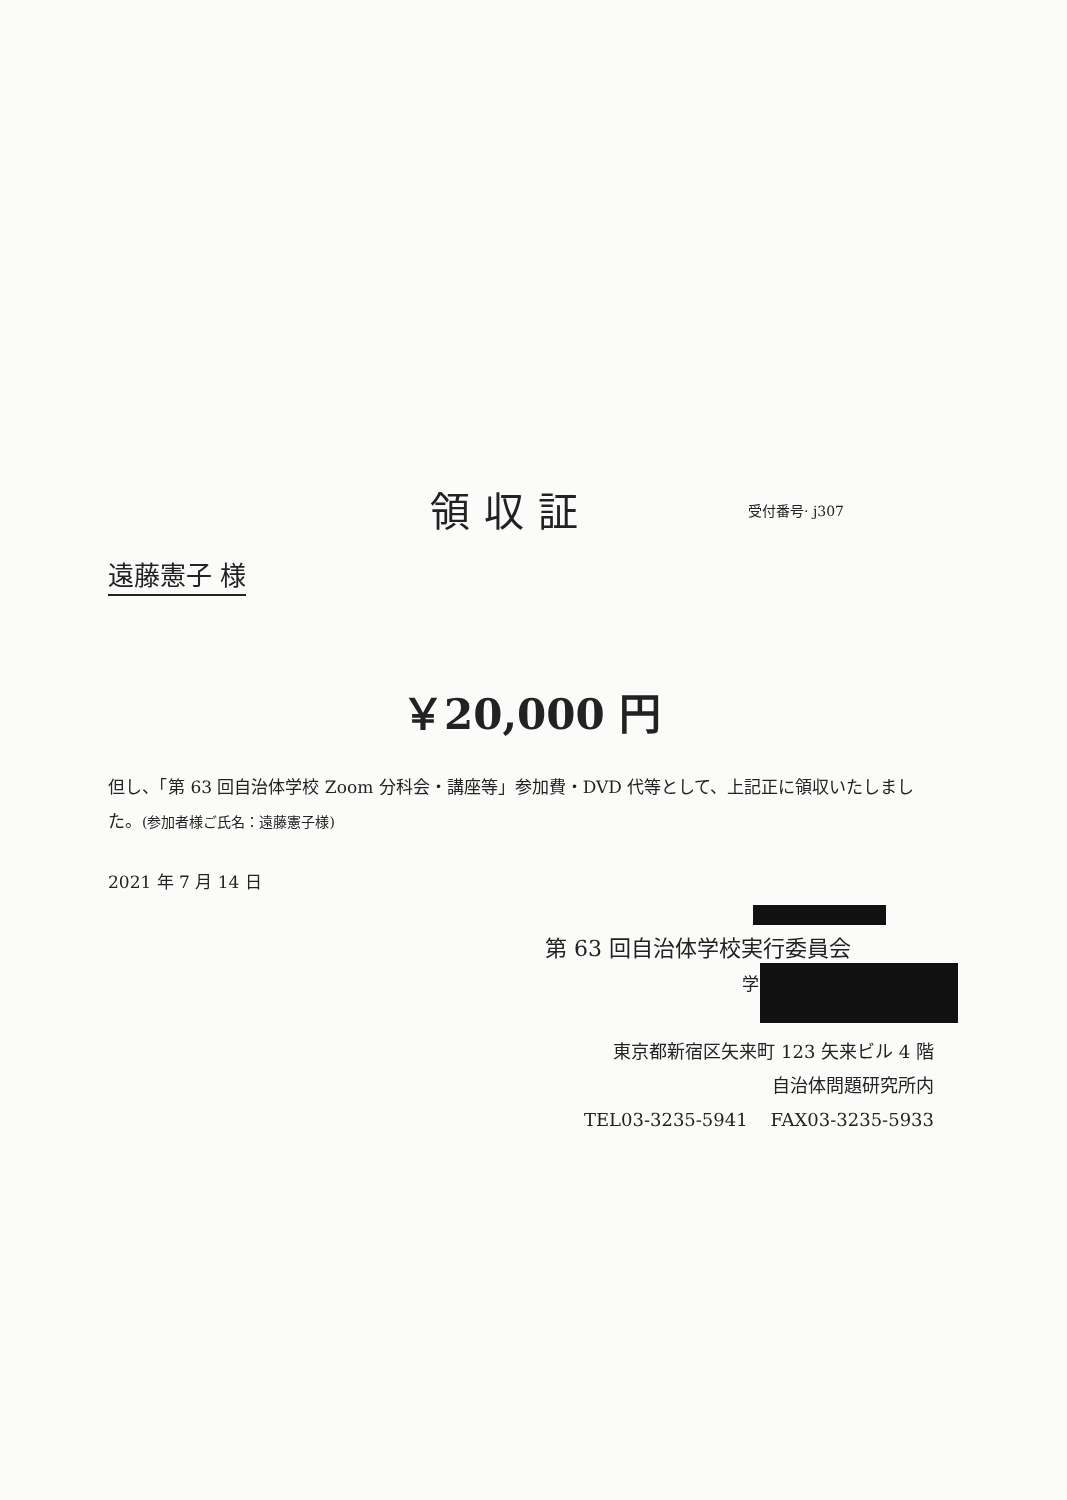領収証 受付番号· j307
遠藤憲子 様
￥20,000 円
但し、「第 63 回自治体学校 Zoom 分科会・講座等」参加費・DVD 代等として、上記正に領収いたしました。(参加者様ご氏名：遠藤憲子様)
2021 年 7 月 14 日
第 63 回自治体学校実行委員会
学
東京都新宿区矢来町 123 矢来ビル 4 階
自治体問題研究所内
TEL03-3235-5941 FAX03-3235-5933